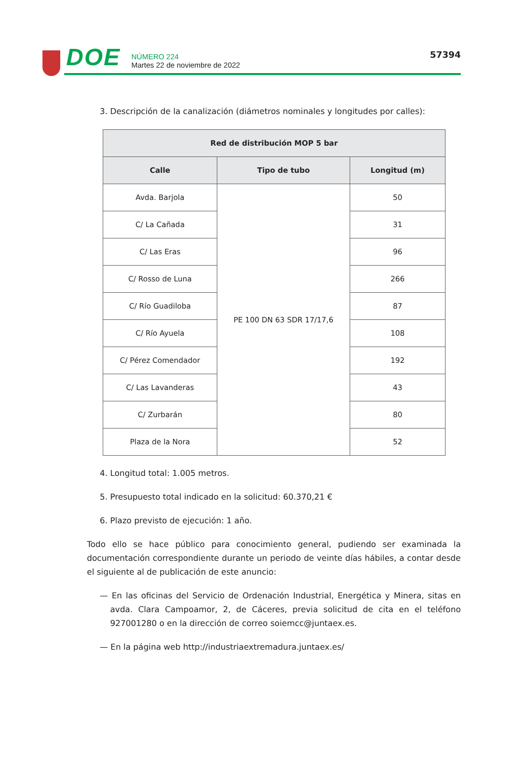DOE
NÚMERO 224
Martes 22 de noviembre de 2022
57394
3. Descripción de la canalización (diámetros nominales y longitudes por calles):
| Red de distribución MOP 5 bar | | |
| --- | --- | --- |
| Calle | Tipo de tubo | Longitud (m) |
| Avda. Barjola | PE 100 DN 63 SDR 17/17,6 | 50 |
| C/ La Cañada | | 31 |
| C/ Las Eras | | 96 |
| C/ Rosso de Luna | | 266 |
| C/ Río Guadiloba | | 87 |
| C/ Río Ayuela | | 108 |
| C/ Pérez Comendador | | 192 |
| C/ Las Lavanderas | | 43 |
| C/ Zurbarán | | 80 |
| Plaza de la Nora | | 52 |
4. Longitud total: 1.005 metros.
5. Presupuesto total indicado en la solicitud: 60.370,21 €
6. Plazo previsto de ejecución: 1 año.
Todo ello se hace público para conocimiento general, pudiendo ser examinada la documentación correspondiente durante un periodo de veinte días hábiles, a contar desde el siguiente al de publicación de este anuncio:
— En las oficinas del Servicio de Ordenación Industrial, Energética y Minera, sitas en avda. Clara Campoamor, 2, de Cáceres, previa solicitud de cita en el teléfono 927001280 o en la dirección de correo soiemcc@juntaex.es.
— En la página web http://industriaextremadura.juntaex.es/